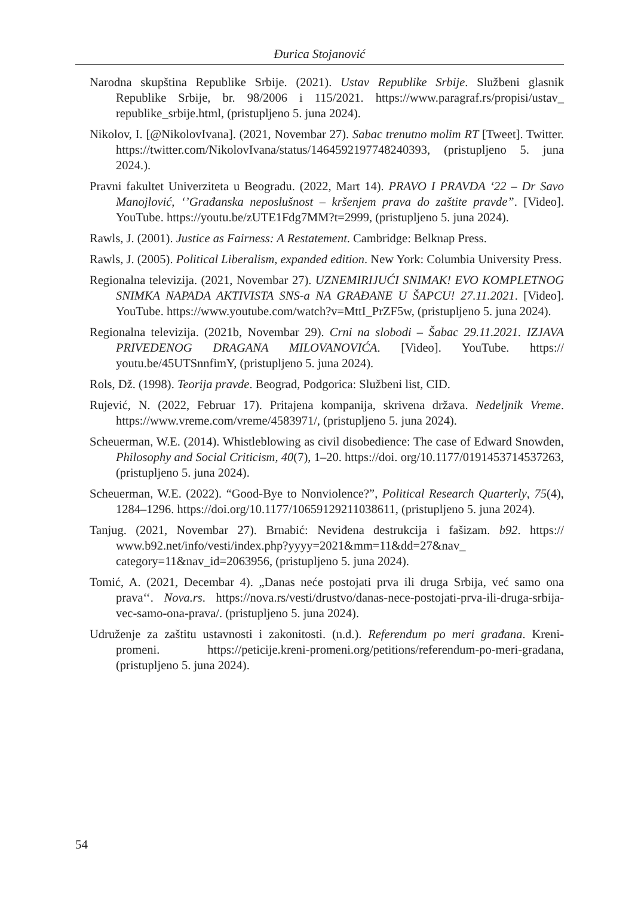Đurica Stojanović
Narodna skupština Republike Srbije. (2021). Ustav Republike Srbije. Službeni glasnik Republike Srbije, br. 98/2006 i 115/2021. https://www.paragraf.rs/propisi/ustav_ republike_srbije.html, (pristupljeno 5. juna 2024).
Nikolov, I. [@NikolovIvana]. (2021, Novembar 27). Sabac trenutno molim RT [Tweet]. Twitter. https://twitter.com/NikolovIvana/status/1464592197748240393, (pristupljeno 5. juna 2024.).
Pravni fakultet Univerziteta u Beogradu. (2022, Mart 14). PRAVO I PRAVDA ‘22 – Dr Savo Manojlović, ‘’Građanska neposlušnost – kršenjem prava do zaštite pravde”. [Video]. YouTube. https://youtu.be/zUTE1Fdg7MM?t=2999, (pristupljeno 5. juna 2024).
Rawls, J. (2001). Justice as Fairness: A Restatement. Cambridge: Belknap Press.
Rawls, J. (2005). Political Liberalism, expanded edition. New York: Columbia University Press.
Regionalna televizija. (2021, Novembar 27). UZNEMIRIJUĆI SNIMAK! EVO KOMPLETNOG SNIMKA NAPADA AKTIVISTA SNS-a NA GRAĐANE U ŠAPCU! 27.11.2021. [Video]. YouTube. https://www.youtube.com/watch?v=MttI_PrZF5w, (pristupljeno 5. juna 2024).
Regionalna televizija. (2021b, Novembar 29). Crni na slobodi – Šabac 29.11.2021. IZJAVA PRIVEDENOG DRAGANA MILOVANOVIĆA. [Video]. YouTube. https:// youtu.be/45UTSnnfimY, (pristupljeno 5. juna 2024).
Rols, Dž. (1998). Teorija pravde. Beograd, Podgorica: Službeni list, CID.
Rujević, N. (2022, Februar 17). Pritajena kompanija, skrivena država. Nedeljnik Vreme. https://www.vreme.com/vreme/4583971/, (pristupljeno 5. juna 2024).
Scheuerman, W.E. (2014). Whistleblowing as civil disobedience: The case of Edward Snowden, Philosophy and Social Criticism, 40(7), 1–20. https://doi. org/10.1177/0191453714537263, (pristupljeno 5. juna 2024).
Scheuerman, W.E. (2022). “Good-Bye to Nonviolence?”, Political Research Quarterly, 75(4), 1284–1296. https://doi.org/10.1177/10659129211038611, (pristupljeno 5. juna 2024).
Tanjug. (2021, Novembar 27). Brnabić: Neviđena destrukcija i fašizam. b92. https:// www.b92.net/info/vesti/index.php?yyyy=2021&mm=11&dd=27&nav_ category=11&nav_id=2063956, (pristupljeno 5. juna 2024).
Tomić, A. (2021, Decembar 4). „Danas neće postojati prva ili druga Srbija, već samo ona prava‘‘. Nova.rs. https://nova.rs/vesti/drustvo/danas-nece-postojati-prva-ili-druga-srbija-vec-samo-ona-prava/. (pristupljeno 5. juna 2024).
Udruženje za zaštitu ustavnosti i zakonitosti. (n.d.). Referendum po meri građana. Kreni-promeni. https://peticije.kreni-promeni.org/petitions/referendum-po-meri-gradana, (pristupljeno 5. juna 2024).
54